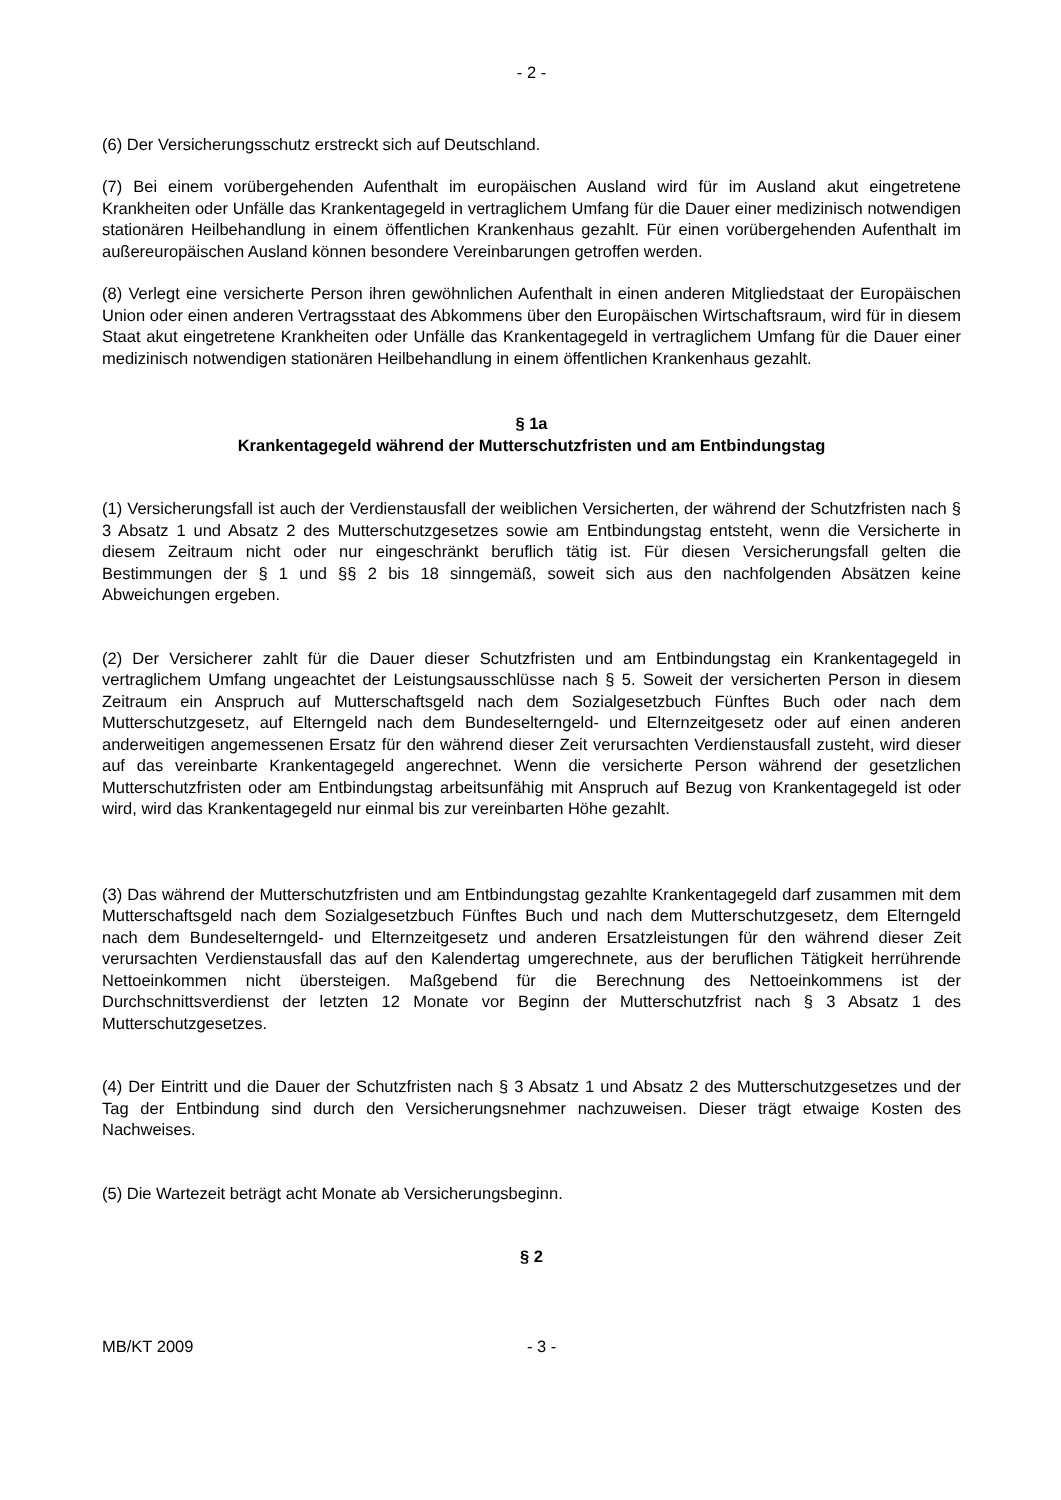- 2 -
(6) Der Versicherungsschutz erstreckt sich auf Deutschland.
(7) Bei einem vorübergehenden Aufenthalt im europäischen Ausland wird für im Ausland akut eingetretene Krankheiten oder Unfälle das Krankentagegeld in vertraglichem Umfang für die Dauer einer medizinisch notwendigen stationären Heilbehandlung in einem öffentlichen Krankenhaus gezahlt. Für einen vorübergehenden Aufenthalt im außereuropäischen Ausland können besondere Vereinbarungen getroffen werden.
(8) Verlegt eine versicherte Person ihren gewöhnlichen Aufenthalt in einen anderen Mitgliedstaat der Europäischen Union oder einen anderen Vertragsstaat des Abkommens über den Europäischen Wirtschaftsraum, wird für in diesem Staat akut eingetretene Krankheiten oder Unfälle das Krankentagegeld in vertraglichem Umfang für die Dauer einer medizinisch notwendigen stationären Heilbehandlung in einem öffentlichen Krankenhaus gezahlt.
§ 1a
Krankentagegeld während der Mutterschutzfristen und am Entbindungstag
(1) Versicherungsfall ist auch der Verdienstausfall der weiblichen Versicherten, der während der Schutzfristen nach § 3 Absatz 1 und Absatz 2 des Mutterschutzgesetzes sowie am Entbindungstag entsteht, wenn die Versicherte in diesem Zeitraum nicht oder nur eingeschränkt beruflich tätig ist. Für diesen Versicherungsfall gelten die Bestimmungen der § 1 und §§ 2 bis 18 sinngemäß, soweit sich aus den nachfolgenden Absätzen keine Abweichungen ergeben.
(2) Der Versicherer zahlt für die Dauer dieser Schutzfristen und am Entbindungstag ein Krankentagegeld in vertraglichem Umfang ungeachtet der Leistungsausschlüsse nach § 5. Soweit der versicherten Person in diesem Zeitraum ein Anspruch auf Mutterschaftsgeld nach dem Sozialgesetzbuch Fünftes Buch oder nach dem Mutterschutzgesetz, auf Elterngeld nach dem Bundeselterngeld- und Elternzeitgesetz oder auf einen anderen anderweitigen angemessenen Ersatz für den während dieser Zeit verursachten Verdienstausfall zusteht, wird dieser auf das vereinbarte Krankentagegeld angerechnet. Wenn die versicherte Person während der gesetzlichen Mutterschutzfristen oder am Entbindungstag arbeitsunfähig mit Anspruch auf Bezug von Krankentagegeld ist oder wird, wird das Krankentagegeld nur einmal bis zur vereinbarten Höhe gezahlt.
(3) Das während der Mutterschutzfristen und am Entbindungstag gezahlte Krankentagegeld darf zusammen mit dem Mutterschaftsgeld nach dem Sozialgesetzbuch Fünftes Buch und nach dem Mutterschutzgesetz, dem Elterngeld nach dem Bundeselterngeld- und Elternzeitgesetz und anderen Ersatzleistungen für den während dieser Zeit verursachten Verdienstausfall das auf den Kalendertag umgerechnete, aus der beruflichen Tätigkeit herrührende Nettoeinkommen nicht übersteigen. Maßgebend für die Berechnung des Nettoeinkommens ist der Durchschnittsverdienst der letzten 12 Monate vor Beginn der Mutterschutzfrist nach § 3 Absatz 1 des Mutterschutzgesetzes.
(4) Der Eintritt und die Dauer der Schutzfristen nach § 3 Absatz 1 und Absatz 2 des Mutterschutzgesetzes und der Tag der Entbindung sind durch den Versicherungsnehmer nachzuweisen. Dieser trägt etwaige Kosten des Nachweises.
(5) Die Wartezeit beträgt acht Monate ab Versicherungsbeginn.
§ 2
MB/KT 2009 - 3 -